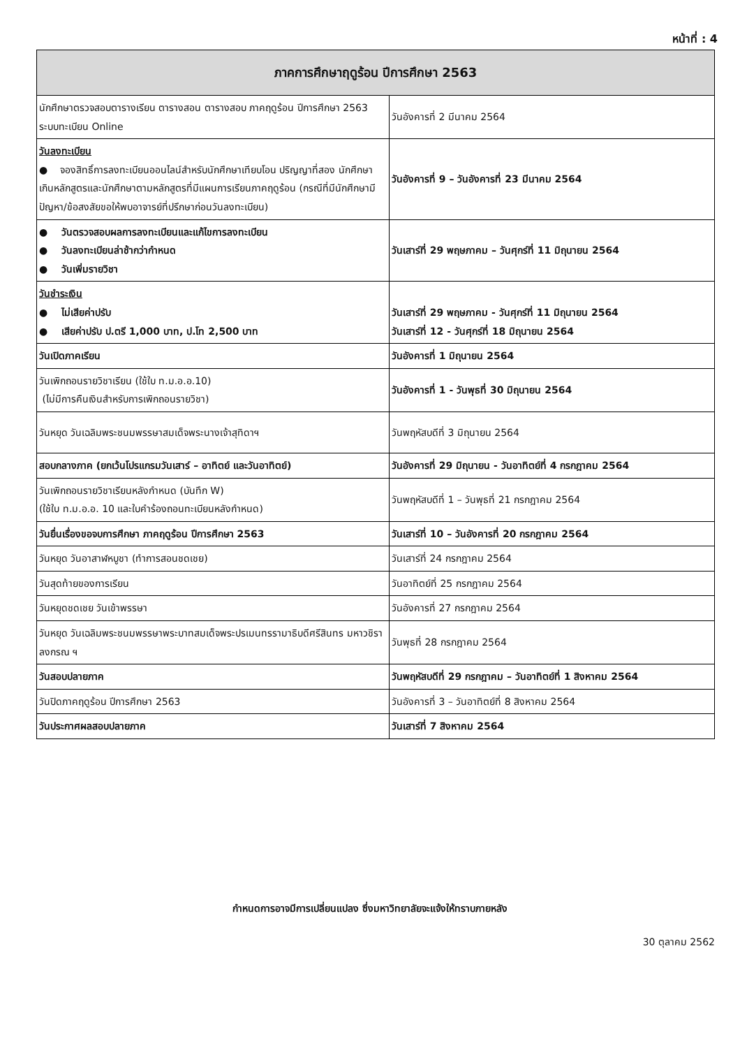หน้าที่ : 4
| ภาคการศึกษาฤดูร้อน ปีการศึกษา 2563 | |
| --- | --- |
| นักศึกษาตรวจสอบตารางเรียน ตารางสอน ตารางสอบ ภาคฤดูร้อน ปีการศึกษา 2563 ระบบทะเบียน Online | วันอังคารที่ 2 มีนาคม 2564 |
| วันลงทะเบียน ● จองสิทธิ์การลงทะเบียนออนไลน์สำหรับนักศึกษาเทียบโอน ปริญญาที่สอง นักศึกษาเกินหลักสูตรและนักศึกษาตามหลักสูตรที่มีแผนการเรียนภาคฤดูร้อน (กรณีที่มีนักศึกษามีปัญหา/ข้อสงสัยขอให้พบอาจารย์ที่ปรึกษาก่อนวันลงทะเบียน) | วันอังคารที่ 9 – วันอังคารที่ 23 มีนาคม 2564 |
| ● วันตรวจสอบผลการลงทะเบียนและแก้ไขการลงทะเบียน ● วันลงทะเบียนล่าช้ากว่ากำหนด ● วันเพิ่มรายวิชา | วันเสาร์ที่ 29 พฤษภาคม – วันศุกร์ที่ 11 มิถุนายน 2564 |
| วันชำระเงิน ● ไม่เสียค่าปรับ ● เสียค่าปรับ ป.ตรี 1,000 บาท, ป.โท 2,500 บาท | วันเสาร์ที่ 29 พฤษภาคม - วันศุกร์ที่ 11 มิถุนายน 2564 วันเสาร์ที่ 12 - วันศุกร์ที่ 18 มิถุนายน 2564 |
| วันเปิดภาคเรียน | วันอังคารที่ 1 มิถุนายน 2564 |
| วันเพิกถอนรายวิชาเรียน (ใช้ใบ ท.ม.อ.อ.10) (ไม่มีการคืนเงินสำหรับการเพิกถอนรายวิชา) | วันอังคารที่ 1 - วันพุธที่ 30 มิถุนายน 2564 |
| วันหยุด วันเฉลิมพระชนมพรรษาสมเด็จพระนางเจ้าสุทิดาฯ | วันพฤหัสบดีที่ 3 มิถุนายน 2564 |
| สอบกลางภาค (ยกเว้นโปรแกรมวันเสาร์ – อาทิตย์ และวันอาทิตย์) | วันอังคารที่ 29 มิถุนายน - วันอาทิตย์ที่ 4 กรกฎาคม 2564 |
| วันเพิกถอนรายวิชาเรียนหลังกำหนด (บันทึก W) (ใช้ใบ ท.ม.อ.อ. 10 และใบคำร้องถอนทะเบียนหลังกำหนด) | วันพฤหัสบดีที่ 1 – วันพุธที่ 21 กรกฎาคม 2564 |
| วันยื่นเรื่องขอจบการศึกษา ภาคฤดูร้อน ปีการศึกษา 2563 | วันเสาร์ที่ 10 – วันอังคารที่ 20 กรกฎาคม 2564 |
| วันหยุด วันอาสาฬหบูชา (ทำการสอนชดเชย) | วันเสาร์ที่ 24 กรกฎาคม 2564 |
| วันสุดท้ายของการเรียน | วันอาทิตย์ที่ 25 กรกฎาคม 2564 |
| วันหยุดชดเชย วันเข้าพรรษา | วันอังคารที่ 27 กรกฎาคม 2564 |
| วันหยุด วันเฉลิมพระชนมพรรษาพระบาทสมเด็จพระปรเมนทรรามาธิบดีศรีสินทร มหาวชิราลงกรณ ฯ | วันพุธที่ 28 กรกฎาคม 2564 |
| วันสอบปลายภาค | วันพฤหัสบดีที่ 29 กรกฎาคม – วันอาทิตย์ที่ 1 สิงหาคม 2564 |
| วันปิดภาคฤดูร้อน ปีการศึกษา 2563 | วันอังคารที่ 3 – วันอาทิตย์ที่ 8 สิงหาคม 2564 |
| วันประกาศผลสอบปลายภาค | วันเสาร์ที่ 7 สิงหาคม 2564 |
กำหนดการอาจมีการเปลี่ยนแปลง ซึ่งมหาวิทยาลัยจะแจ้งให้ทราบภายหลัง
30 ตุลาคม 2562